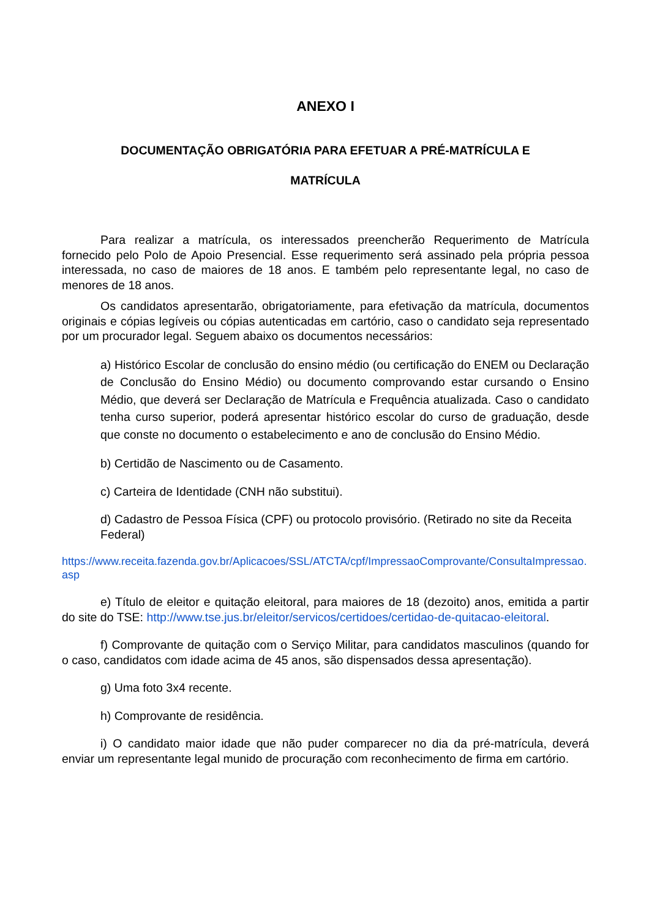ANEXO I
DOCUMENTAÇÃO OBRIGATÓRIA PARA EFETUAR A PRÉ-MATRÍCULA E
MATRÍCULA
Para realizar a matrícula, os interessados preencherão Requerimento de Matrícula fornecido pelo Polo de Apoio Presencial. Esse requerimento será assinado pela própria pessoa interessada, no caso de maiores de 18 anos. E também pelo representante legal, no caso de menores de 18 anos.
Os candidatos apresentarão, obrigatoriamente, para efetivação da matrícula, documentos originais e cópias legíveis ou cópias autenticadas em cartório, caso o candidato seja representado por um procurador legal. Seguem abaixo os documentos necessários:
a) Histórico Escolar de conclusão do ensino médio (ou certificação do ENEM ou Declaração de Conclusão do Ensino Médio) ou documento comprovando estar cursando o Ensino Médio, que deverá ser Declaração de Matrícula e Frequência atualizada. Caso o candidato tenha curso superior, poderá apresentar histórico escolar do curso de graduação, desde que conste no documento o estabelecimento e ano de conclusão do Ensino Médio.
b) Certidão de Nascimento ou de Casamento.
c) Carteira de Identidade (CNH não substitui).
d) Cadastro de Pessoa Física (CPF) ou protocolo provisório. (Retirado no site da Receita Federal)
https://www.receita.fazenda.gov.br/Aplicacoes/SSL/ATCTA/cpf/ImpressaoComprovante/ConsultaImpressao.asp
e) Título de eleitor e quitação eleitoral, para maiores de 18 (dezoito) anos, emitida a partir do site do TSE: http://www.tse.jus.br/eleitor/servicos/certidoes/certidao-de-quitacao-eleitoral.
f) Comprovante de quitação com o Serviço Militar, para candidatos masculinos (quando for o caso, candidatos com idade acima de 45 anos, são dispensados dessa apresentação).
g) Uma foto 3x4 recente.
h) Comprovante de residência.
i) O candidato maior idade que não puder comparecer no dia da pré-matrícula, deverá enviar um representante legal munido de procuração com reconhecimento de firma em cartório.